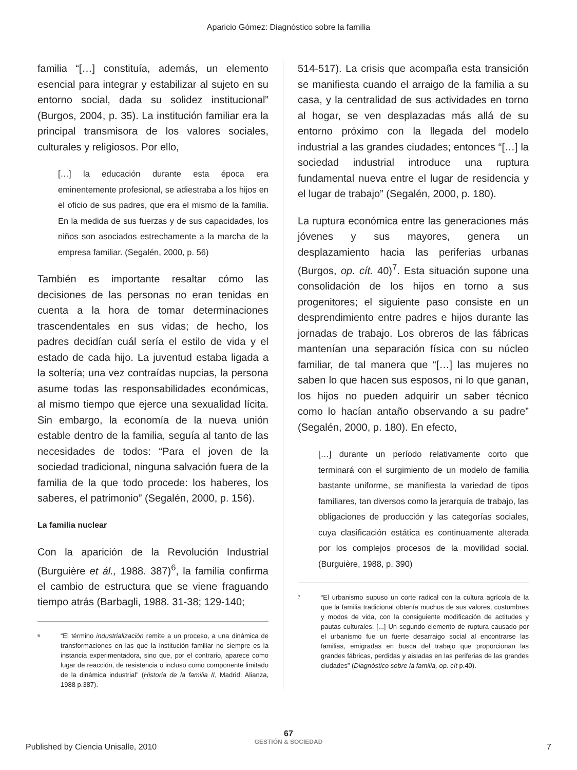Aparicio Gómez: Diagnóstico sobre la familia
familia “[…] constituía, además, un elemento esencial para integrar y estabilizar al sujeto en su entorno social, dada su solidez institucional” (Burgos, 2004, p. 35). La institución familiar era la principal transmisora de los valores sociales, culturales y religiosos. Por ello,
[…] la educación durante esta época era eminentemente profesional, se adiestraba a los hijos en el oficio de sus padres, que era el mismo de la familia. En la medida de sus fuerzas y de sus capacidades, los niños son asociados estrechamente a la marcha de la empresa familiar. (Segalén, 2000, p. 56)
También es importante resaltar cómo las decisiones de las personas no eran tenidas en cuenta a la hora de tomar determinaciones trascendentales en sus vidas; de hecho, los padres decidían cuál sería el estilo de vida y el estado de cada hijo. La juventud estaba ligada a la soltería; una vez contraídas nupcias, la persona asume todas las responsabilidades económicas, al mismo tiempo que ejerce una sexualidad lícita. Sin embargo, la economía de la nueva unión estable dentro de la familia, seguía al tanto de las necesidades de todos: “Para el joven de la sociedad tradicional, ninguna salvación fuera de la familia de la que todo procede: los haberes, los saberes, el patrimonio” (Segalén, 2000, p. 156).
La familia nuclear
Con la aparición de la Revolución Industrial (Burguière et ál., 1988. 387)<sup>6</sup>, la familia confirma el cambio de estructura que se viene fraguando tiempo atrás (Barbagli, 1988. 31-38; 129-140;
<sup>6</sup>
“El término industrialización remite a un proceso, a una dinámica de transformaciones en las que la institución familiar no siempre es la instancia experimentadora, sino que, por el contrario, aparece como lugar de reacción, de resistencia o incluso como componente limitado de la dinámica industrial” (Historia de la familia II, Madrid: Alianza, 1988 p.387).
514-517). La crisis que acompaña esta transición se manifiesta cuando el arraigo de la familia a su casa, y la centralidad de sus actividades en torno al hogar, se ven desplazadas más allá de su entorno próximo con la llegada del modelo industrial a las grandes ciudades; entonces “[…] la sociedad industrial introduce una ruptura fundamental nueva entre el lugar de residencia y el lugar de trabajo” (Segalén, 2000, p. 180).
La ruptura económica entre las generaciones más jóvenes y sus mayores, genera un desplazamiento hacia las periferias urbanas (Burgos, op. cít. 40)<sup>7</sup>. Esta situación supone una consolidación de los hijos en torno a sus progenitores; el siguiente paso consiste en un desprendimiento entre padres e hijos durante las jornadas de trabajo. Los obreros de las fábricas mantenían una separación física con su núcleo familiar, de tal manera que “[…] las mujeres no saben lo que hacen sus esposos, ni lo que ganan, los hijos no pueden adquirir un saber técnico como lo hacían antaño observando a su padre” (Segalén, 2000, p. 180). En efecto,
[…] durante un período relativamente corto que terminará con el surgimiento de un modelo de familia bastante uniforme, se manifiesta la variedad de tipos familiares, tan diversos como la jerarquía de trabajo, las obligaciones de producción y las categorías sociales, cuya clasificación estática es continuamente alterada por los complejos procesos de la movilidad social. (Burguière, 1988, p. 390)
<sup>7</sup>
“El urbanismo supuso un corte radical con la cultura agrícola de la que la familia tradicional obtenía muchos de sus valores, costumbres y modos de vida, con la consiguiente modificación de actitudes y pautas culturales. [...] Un segundo elemento de ruptura causado por el urbanismo fue un fuerte desarraigo social al encontrarse las familias, emigradas en busca del trabajo que proporcionan las grandes fábricas, perdidas y aisladas en las periferias de las grandes ciudades” (Diagnóstico sobre la familia, op. cít p.40).
67
GESTIÓN & SOCIEDAD
Published by Ciencia Unisalle, 2010 7